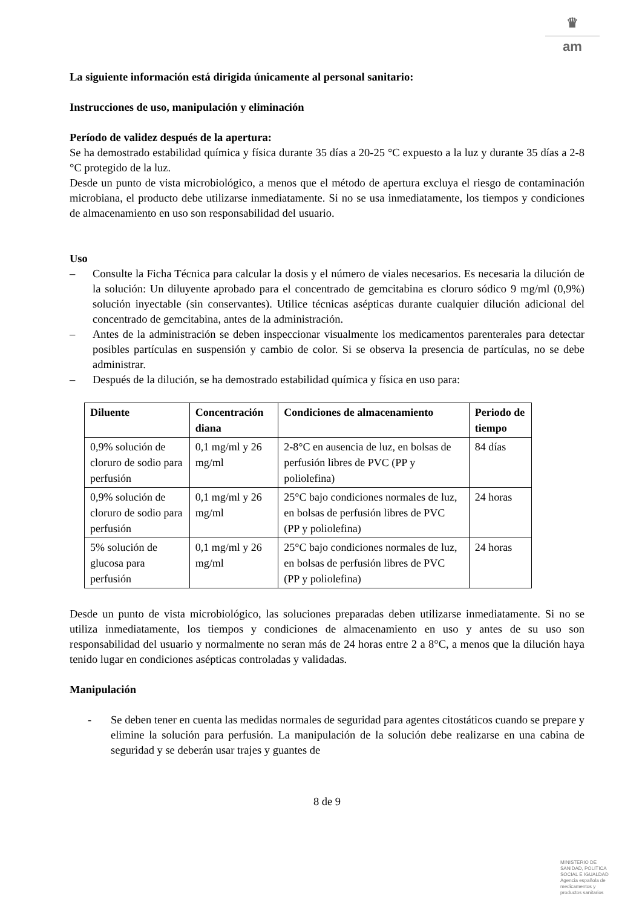♛
am
La siguiente información está dirigida únicamente al personal sanitario:
Instrucciones de uso, manipulación y eliminación
Período de validez después de la apertura:
Se ha demostrado estabilidad química y física durante 35 días a 20-25 °C expuesto a la luz y durante 35 días a 2-8 °C protegido de la luz.
Desde un punto de vista microbiológico, a menos que el método de apertura excluya el riesgo de contaminación microbiana, el producto debe utilizarse inmediatamente. Si no se usa inmediatamente, los tiempos y condiciones de almacenamiento en uso son responsabilidad del usuario.
Uso
– Consulte la Ficha Técnica para calcular la dosis y el número de viales necesarios. Es necesaria la dilución de la solución: Un diluyente aprobado para el concentrado de gemcitabina es cloruro sódico 9 mg/ml (0,9%) solución inyectable (sin conservantes). Utilice técnicas asépticas durante cualquier dilución adicional del concentrado de gemcitabina, antes de la administración.
– Antes de la administración se deben inspeccionar visualmente los medicamentos parenterales para detectar posibles partículas en suspensión y cambio de color. Si se observa la presencia de partículas, no se debe administrar.
– Después de la dilución, se ha demostrado estabilidad química y física en uso para:
| Diluente | Concentración diana | Condiciones de almacenamiento | Periodo de tiempo |
| --- | --- | --- | --- |
| 0,9% solución de cloruro de sodio para perfusión | 0,1 mg/ml y 26 mg/ml | 2-8°C en ausencia de luz, en bolsas de perfusión libres de PVC (PP y poliolefina) | 84 días |
| 0,9% solución de cloruro de sodio para perfusión | 0,1 mg/ml y 26 mg/ml | 25°C bajo condiciones normales de luz, en bolsas de perfusión libres de PVC (PP y poliolefina) | 24 horas |
| 5% solución de glucosa para perfusión | 0,1 mg/ml y 26 mg/ml | 25°C bajo condiciones normales de luz, en bolsas de perfusión libres de PVC (PP y poliolefina) | 24 horas |
Desde un punto de vista microbiológico, las soluciones preparadas deben utilizarse inmediatamente. Si no se utiliza inmediatamente, los tiempos y condiciones de almacenamiento en uso y antes de su uso son responsabilidad del usuario y normalmente no seran más de 24 horas entre 2 a 8°C, a menos que la dilución haya tenido lugar en condiciones asépticas controladas y validadas.
Manipulación
- Se deben tener en cuenta las medidas normales de seguridad para agentes citostáticos cuando se prepare y elimine la solución para perfusión. La manipulación de la solución debe realizarse en una cabina de seguridad y se deberán usar trajes y guantes de
8 de 9
MINISTERIO DE
SANIDAD, POLITICA
SOCIAL E IGUALDAD
Agencia española de
medicamentos y
productos sanitarios